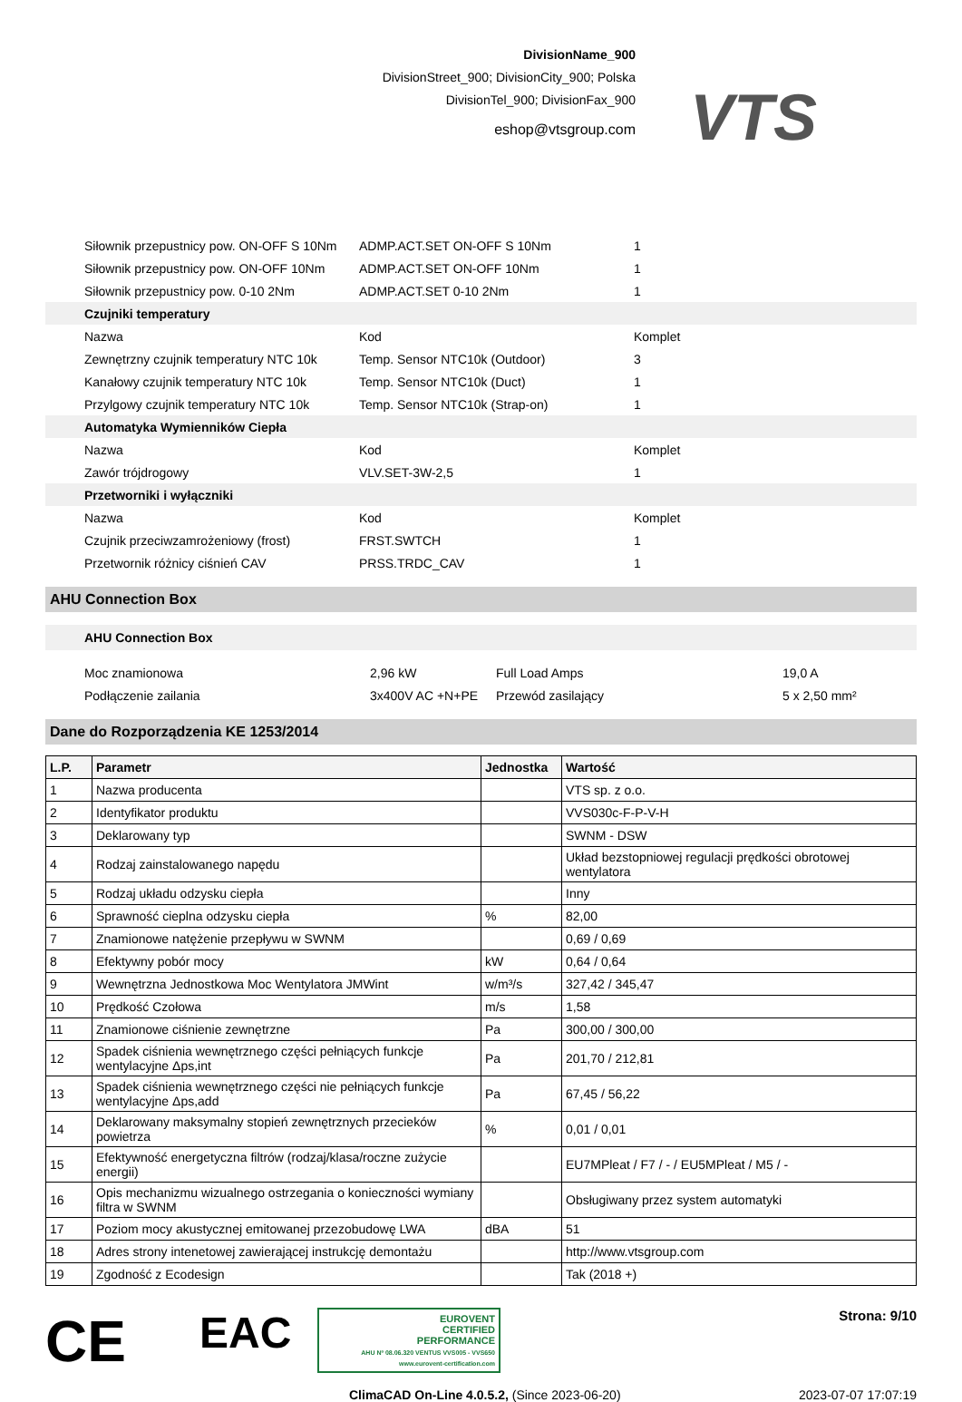DivisionName_900
DivisionStreet_900; DivisionCity_900; Polska
DivisionTel_900; DivisionFax_900
eshop@vtsgroup.com
VTS
| | Siłownik przepustnicy pow. ON-OFF S 10Nm | ADMP.ACT.SET ON-OFF S 10Nm | 1 |
| | Siłownik przepustnicy pow. ON-OFF 10Nm | ADMP.ACT.SET ON-OFF 10Nm | 1 |
| | Siłownik przepustnicy pow. 0-10 2Nm | ADMP.ACT.SET 0-10 2Nm | 1 |
| | Czujniki temperatury | | |
| | Nazwa | Kod | Komplet |
| | Zewnętrzny czujnik temperatury NTC 10k | Temp. Sensor NTC10k (Outdoor) | 3 |
| | Kanałowy czujnik temperatury NTC 10k | Temp. Sensor NTC10k (Duct) | 1 |
| | Przylgowy czujnik temperatury NTC 10k | Temp. Sensor NTC10k (Strap-on) | 1 |
| | Automatyka Wymienników Ciepła | | |
| | Nazwa | Kod | Komplet |
| | Zawór trójdrogowy | VLV.SET-3W-2,5 | 1 |
| | Przetworniki i wyłączniki | | |
| | Nazwa | Kod | Komplet |
| | Czujnik przeciwzamrożeniowy (frost) | FRST.SWTCH | 1 |
| | Przetwornik różnicy ciśnień CAV | PRSS.TRDC_CAV | 1 |
AHU Connection Box
AHU Connection Box
| | Moc znamionowa | 2,96 kW | Full Load Amps | 19,0 A |
| | Podłączenie zailania | 3x400V AC +N+PE | Przewód zasilający | 5 x 2,50 mm² |
Dane do Rozporządzenia KE 1253/2014
| L.P. | Parametr | Jednostka | Wartość |
| --- | --- | --- | --- |
| 1 | Nazwa producenta | | VTS sp. z o.o. |
| 2 | Identyfikator produktu | | VVS030c-F-P-V-H |
| 3 | Deklarowany typ | | SWNM - DSW |
| 4 | Rodzaj zainstalowanego napędu | | Układ bezstopniowej regulacji prędkości obrotowej wentylatora |
| 5 | Rodzaj układu odzysku ciepła | | Inny |
| 6 | Sprawność cieplna odzysku ciepła | % | 82,00 |
| 7 | Znamionowe natężenie przepływu w SWNM | | 0,69 / 0,69 |
| 8 | Efektywny pobór mocy | kW | 0,64 / 0,64 |
| 9 | Wewnętrzna Jednostkowa Moc Wentylatora JMWint | w/m³/s | 327,42 / 345,47 |
| 10 | Prędkość Czołowa | m/s | 1,58 |
| 11 | Znamionowe ciśnienie zewnętrzne | Pa | 300,00 / 300,00 |
| 12 | Spadek ciśnienia wewnętrznego części pełniących funkcje wentylacyjne Δps,int | Pa | 201,70 / 212,81 |
| 13 | Spadek ciśnienia wewnętrznego części nie pełniących funkcje wentylacyjne Δps,add | Pa | 67,45 / 56,22 |
| 14 | Deklarowany maksymalny stopień zewnętrznych przecieków powietrza | % | 0,01 / 0,01 |
| 15 | Efektywność energetyczna filtrów (rodzaj/klasa/roczne zużycie energii) | | EU7MPleat / F7 / - / EU5MPleat / M5 / - |
| 16 | Opis mechanizmu wizualnego ostrzegania o konieczności wymiany filtra w SWNM | | Obsługiwany przez system automatyki |
| 17 | Poziom mocy akustycznej emitowanej przezobudowę LWA | dBA | 51 |
| 18 | Adres strony intenetowej zawierającej instrukcję demontażu | | http://www.vtsgroup.com |
| 19 | Zgodność z Ecodesign | | Tak (2018 +) |
CE
EAC
EUROVENT
CERTIFIED
PERFORMANCE
AHU Nº 08.06.320 VENTUS VVS005 - VVS650
www.eurovent-certification.com
Strona: 9/10
ClimaCAD On-Line 4.0.5.2, (Since 2023-06-20) 2023-07-07 17:07:19